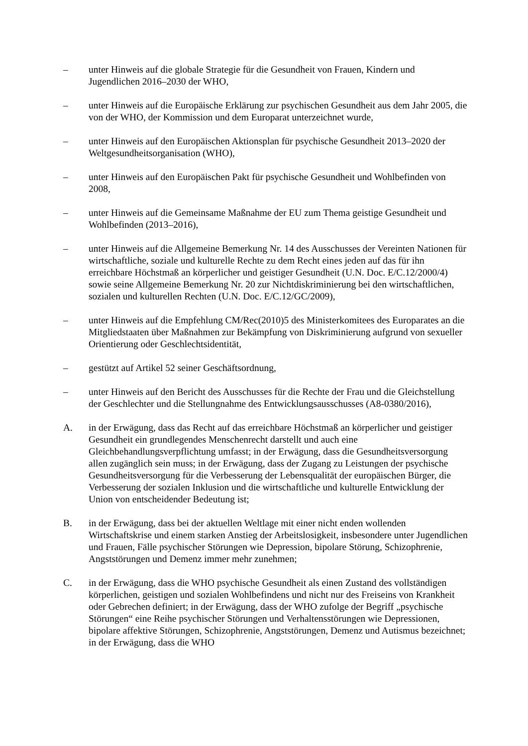– unter Hinweis auf die globale Strategie für die Gesundheit von Frauen, Kindern und Jugendlichen 2016–2030 der WHO,
– unter Hinweis auf die Europäische Erklärung zur psychischen Gesundheit aus dem Jahr 2005, die von der WHO, der Kommission und dem Europarat unterzeichnet wurde,
– unter Hinweis auf den Europäischen Aktionsplan für psychische Gesundheit 2013–2020 der Weltgesundheitsorganisation (WHO),
– unter Hinweis auf den Europäischen Pakt für psychische Gesundheit und Wohlbefinden von 2008,
– unter Hinweis auf die Gemeinsame Maßnahme der EU zum Thema geistige Gesundheit und Wohlbefinden (2013–2016),
– unter Hinweis auf die Allgemeine Bemerkung Nr. 14 des Ausschusses der Vereinten Nationen für wirtschaftliche, soziale und kulturelle Rechte zu dem Recht eines jeden auf das für ihn erreichbare Höchstmaß an körperlicher und geistiger Gesundheit (U.N. Doc. E/C.12/2000/4) sowie seine Allgemeine Bemerkung Nr. 20 zur Nichtdiskriminierung bei den wirtschaftlichen, sozialen und kulturellen Rechten (U.N. Doc. E/C.12/GC/2009),
– unter Hinweis auf die Empfehlung CM/Rec(2010)5 des Ministerkomitees des Europarates an die Mitgliedstaaten über Maßnahmen zur Bekämpfung von Diskriminierung aufgrund von sexueller Orientierung oder Geschlechtsidentität,
– gestützt auf Artikel 52 seiner Geschäftsordnung,
– unter Hinweis auf den Bericht des Ausschusses für die Rechte der Frau und die Gleichstellung der Geschlechter und die Stellungnahme des Entwicklungsausschusses (A8-0380/2016),
A. in der Erwägung, dass das Recht auf das erreichbare Höchstmaß an körperlicher und geistiger Gesundheit ein grundlegendes Menschenrecht darstellt und auch eine Gleichbehandlungsverpflichtung umfasst; in der Erwägung, dass die Gesundheitsversorgung allen zugänglich sein muss; in der Erwägung, dass der Zugang zu Leistungen der psychische Gesundheitsversorgung für die Verbesserung der Lebensqualität der europäischen Bürger, die Verbesserung der sozialen Inklusion und die wirtschaftliche und kulturelle Entwicklung der Union von entscheidender Bedeutung ist;
B. in der Erwägung, dass bei der aktuellen Weltlage mit einer nicht enden wollenden Wirtschaftskrise und einem starken Anstieg der Arbeitslosigkeit, insbesondere unter Jugendlichen und Frauen, Fälle psychischer Störungen wie Depression, bipolare Störung, Schizophrenie, Angststörungen und Demenz immer mehr zunehmen;
C. in der Erwägung, dass die WHO psychische Gesundheit als einen Zustand des vollständigen körperlichen, geistigen und sozialen Wohlbefindens und nicht nur des Freiseins von Krankheit oder Gebrechen definiert; in der Erwägung, dass der WHO zufolge der Begriff „psychische Störungen“ eine Reihe psychischer Störungen und Verhaltensstörungen wie Depressionen, bipolare affektive Störungen, Schizophrenie, Angststörungen, Demenz und Autismus bezeichnet; in der Erwägung, dass die WHO